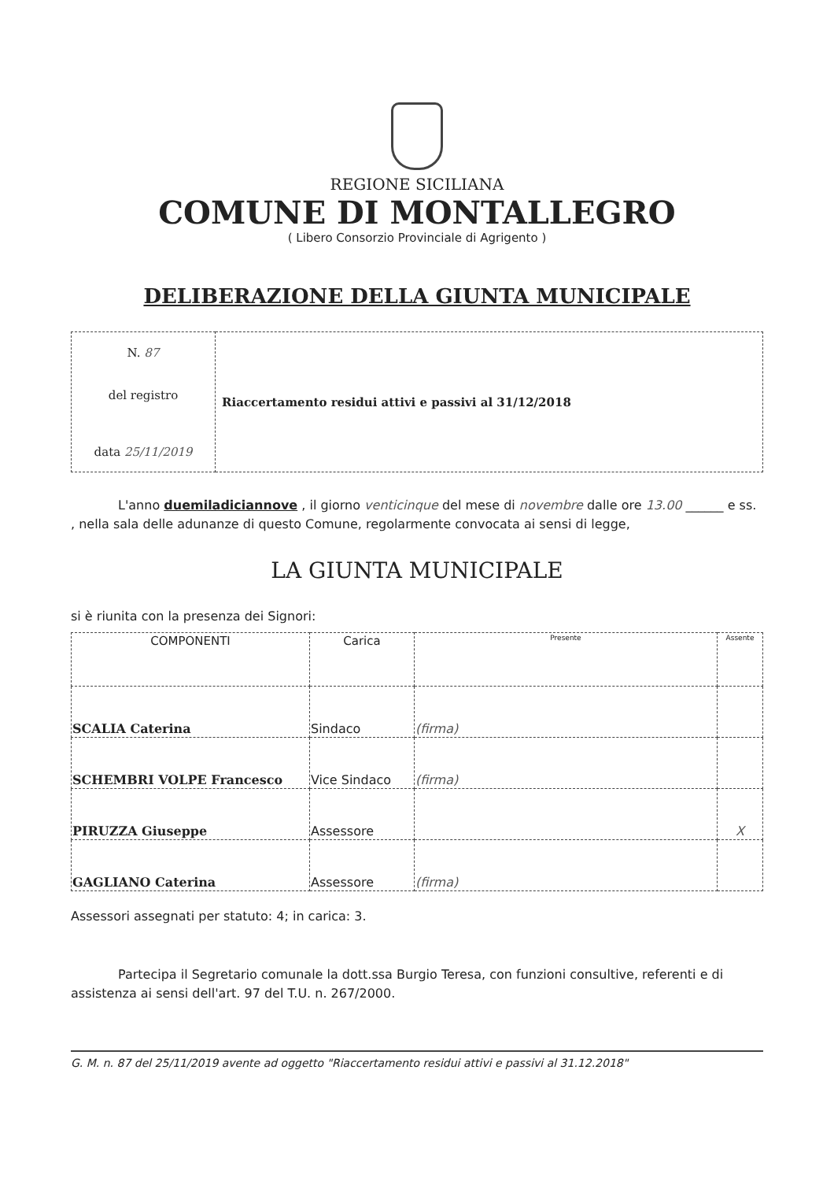REGIONE SICILIANA
COMUNE DI MONTALLEGRO
( Libero Consorzio Provinciale di Agrigento )
DELIBERAZIONE DELLA GIUNTA MUNICIPALE
| N. 87 del registro data 25/11/2019 | Riaccertamento residui attivi e passivi al 31/12/2018 |
L'anno duemiladiciannove , il giorno venticinque del mese di novembre dalle ore 13.00 ______ e ss. , nella sala delle adunanze di questo Comune, regolarmente convocata ai sensi di legge,
LA GIUNTA MUNICIPALE
si è riunita con la presenza dei Signori:
| COMPONENTI | Carica | Presente | Assente |
| --- | --- | --- | --- |
| SCALIA Caterina | Sindaco | (firma) | |
| SCHEMBRI VOLPE Francesco | Vice Sindaco | (firma) | |
| PIRUZZA Giuseppe | Assessore | | X |
| GAGLIANO Caterina | Assessore | (firma) | |
Assessori assegnati per statuto: 4; in carica: 3.
Partecipa il Segretario comunale la dott.ssa Burgio Teresa, con funzioni consultive, referenti e di assistenza ai sensi dell'art. 97 del T.U. n. 267/2000.
G. M. n. 87 del 25/11/2019 avente ad oggetto "Riaccertamento residui attivi e passivi al 31.12.2018"